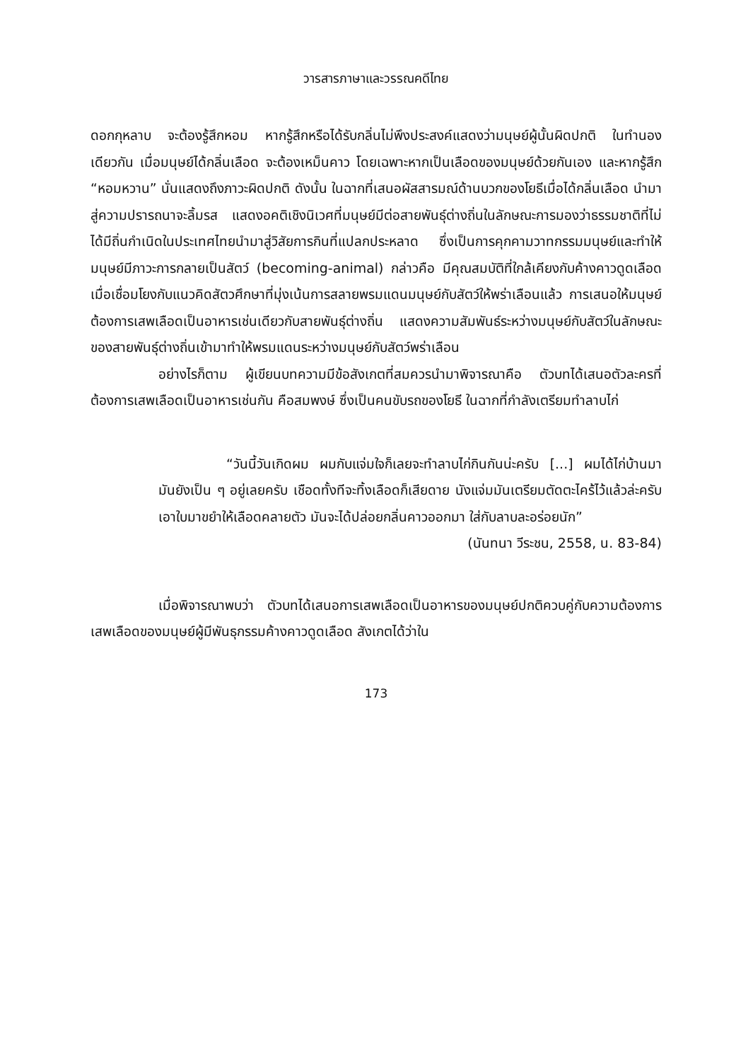วารสารภาษาและวรรณคดีไทย
ดอกกุหลาบ จะต้องรู้สึกหอม หากรู้สึกหรือได้รับกลิ่นไม่พึงประสงค์แสดงว่ามนุษย์ผู้นั้นผิดปกติ ในทำนองเดียวกัน เมื่อมนุษย์ได้กลิ่นเลือด จะต้องเหม็นคาว โดยเฉพาะหากเป็นเลือดของมนุษย์ด้วยกันเอง และหากรู้สึก “หอมหวาน” นั่นแสดงถึงภาวะผิดปกติ ดังนั้น ในฉากที่เสนอผัสสารมณ์ด้านบวกของโยธีเมื่อได้กลิ่นเลือด นำมาสู่ความปรารถนาจะลิ้มรส แสดงอคติเชิงนิเวศที่มนุษย์มีต่อสายพันธุ์ต่างถิ่นในลักษณะการมองว่าธรรมชาติที่ไม่ได้มีถิ่นกำเนิดในประเทศไทยนำมาสู่วิสัยการกินที่แปลกประหลาด ซึ่งเป็นการคุกคามวาทกรรมมนุษย์และทำให้มนุษย์มีภาวะการกลายเป็นสัตว์ (becoming-animal) กล่าวคือ มีคุณสมบัติที่ใกล้เคียงกับค้างคาวดูดเลือด เมื่อเชื่อมโยงกับแนวคิดสัตวศึกษาที่มุ่งเน้นการสลายพรมแดนมนุษย์กับสัตว์ให้พร่าเลือนแล้ว การเสนอให้มนุษย์ต้องการเสพเลือดเป็นอาหารเช่นเดียวกับสายพันธุ์ต่างถิ่น แสดงความสัมพันธ์ระหว่างมนุษย์กับสัตว์ในลักษณะของสายพันธุ์ต่างถิ่นเข้ามาทำให้พรมแดนระหว่างมนุษย์กับสัตว์พร่าเลือน
อย่างไรก็ตาม ผู้เขียนบทความมีข้อสังเกตที่สมควรนำมาพิจารณาคือ ตัวบทได้เสนอตัวละครที่ต้องการเสพเลือดเป็นอาหารเช่นกัน คือสมพงษ์ ซึ่งเป็นคนขับรถของโยธี ในฉากที่กำลังเตรียมทำลาบไก่
“วันนี้วันเกิดผม ผมกับแจ่มใจก็เลยจะทำลาบไก่กินกันน่ะครับ [...] ผมได้ไก่บ้านมา มันยังเป็น ๆ อยู่เลยครับ เชือดทั้งทีจะทิ้งเลือดก็เสียดาย นังแจ่มมันเตรียมตัดตะไคร้ไว้แล้วล่ะครับ เอาใบมาขยำให้เลือดคลายตัว มันจะได้ปล่อยกลิ่นคาวออกมา ใส่กับลาบละอร่อยนัก”
(นันทนา วีระชน, 2558, น. 83-84)
เมื่อพิจารณาพบว่า ตัวบทได้เสนอการเสพเลือดเป็นอาหารของมนุษย์ปกติควบคู่กับความต้องการเสพเลือดของมนุษย์ผู้มีพันธุกรรมค้างคาวดูดเลือด สังเกตได้ว่าใน
173